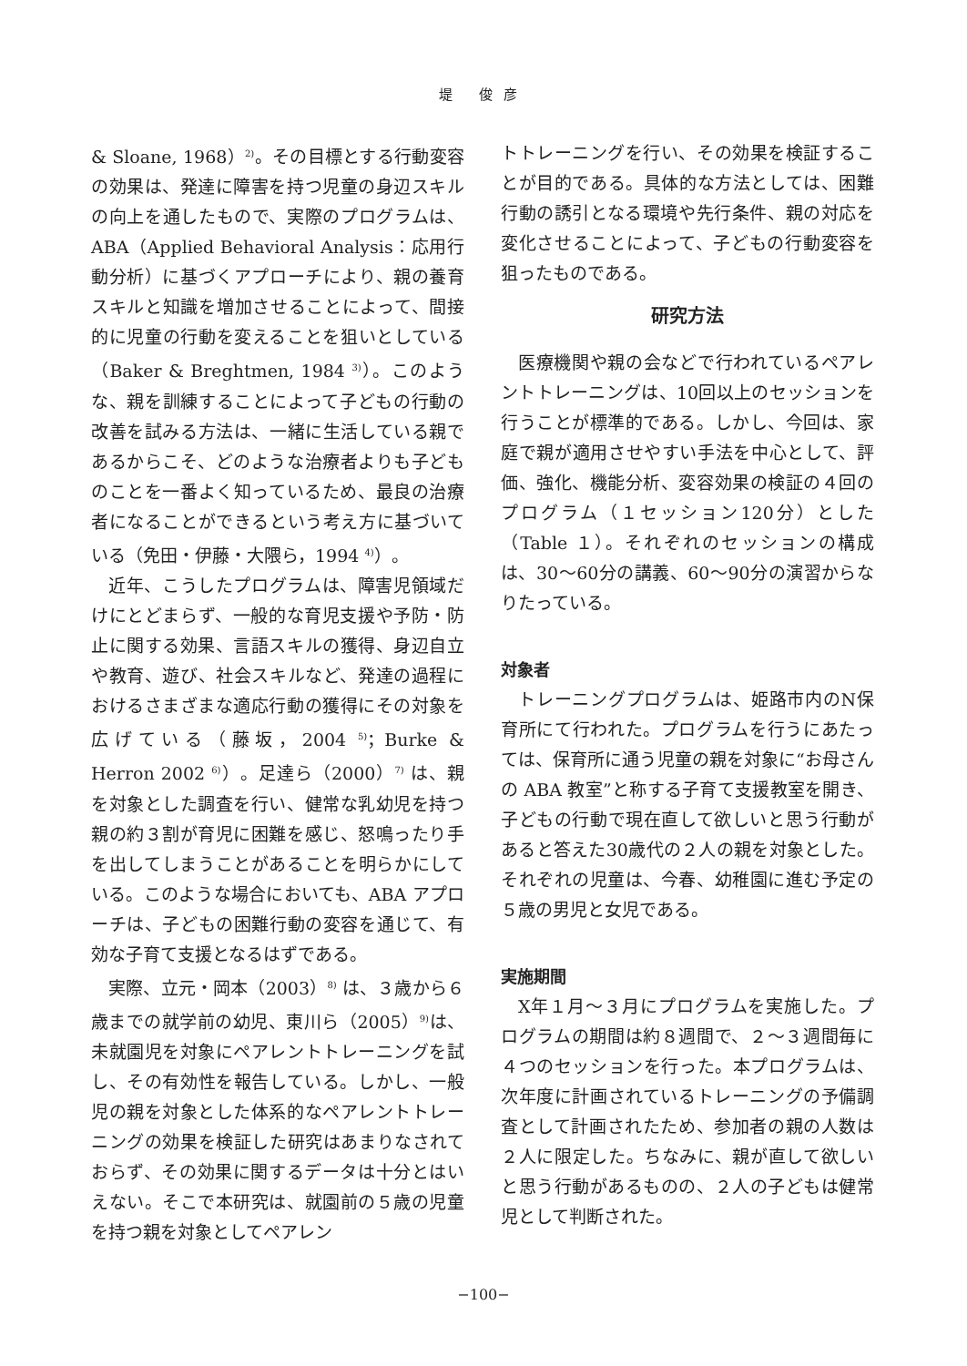堤 俊彦
& Sloane, 1968）<sup>2)</sup>。その目標とする行動変容の効果は、発達に障害を持つ児童の身辺スキルの向上を通したもので、実際のプログラムは、ABA（Applied Behavioral Analysis：応用行動分析）に基づくアプローチにより、親の養育スキルと知識を増加させることによって、間接的に児童の行動を変えることを狙いとしている（Baker & Breghtmen, 1984 <sup>3)</sup>）。このような、親を訓練することによって子どもの行動の改善を試みる方法は、一緒に生活している親であるからこそ、どのような治療者よりも子どものことを一番よく知っているため、最良の治療者になることができるという考え方に基づいている（免田・伊藤・大隈ら，1994 <sup>4)</sup>）。
近年、こうしたプログラムは、障害児領域だけにとどまらず、一般的な育児支援や予防・防止に関する効果、言語スキルの獲得、身辺自立や教育、遊び、社会スキルなど、発達の過程におけるさまざまな適応行動の獲得にその対象を広げている（藤坂，2004 <sup>5)</sup>；Burke & Herron 2002 <sup>6)</sup>）。足達ら（2000）<sup>7)</sup> は、親を対象とした調査を行い、健常な乳幼児を持つ親の約３割が育児に困難を感じ、怒鳴ったり手を出してしまうことがあることを明らかにしている。このような場合においても、ABA アプローチは、子どもの困難行動の変容を通じて、有効な子育て支援となるはずである。
実際、立元・岡本（2003）<sup>8)</sup> は、３歳から６歳までの就学前の幼児、東川ら（2005）<sup>9)</sup>は、未就園児を対象にペアレントトレーニングを試し、その有効性を報告している。しかし、一般児の親を対象とした体系的なペアレントトレーニングの効果を検証した研究はあまりなされておらず、その効果に関するデータは十分とはいえない。そこで本研究は、就園前の５歳の児童を持つ親を対象としてペアレン
トトレーニングを行い、その効果を検証することが目的である。具体的な方法としては、困難行動の誘引となる環境や先行条件、親の対応を変化させることによって、子どもの行動変容を狙ったものである。
研究方法
医療機関や親の会などで行われているペアレントトレーニングは、10回以上のセッションを行うことが標準的である。しかし、今回は、家庭で親が適用させやすい手法を中心として、評価、強化、機能分析、変容効果の検証の４回のプログラム（１セッション120分）とした（Table １）。それぞれのセッションの構成は、30～60分の講義、60～90分の演習からなりたっている。
対象者
トレーニングプログラムは、姫路市内のN保育所にて行われた。プログラムを行うにあたっては、保育所に通う児童の親を対象に“お母さんの ABA 教室”と称する子育て支援教室を開き、子どもの行動で現在直して欲しいと思う行動があると答えた30歳代の２人の親を対象とした。それぞれの児童は、今春、幼稚園に進む予定の５歳の男児と女児である。
実施期間
X年１月～３月にプログラムを実施した。プログラムの期間は約８週間で、２～３週間毎に４つのセッションを行った。本プログラムは、次年度に計画されているトレーニングの予備調査として計画されたため、参加者の親の人数は２人に限定した。ちなみに、親が直して欲しいと思う行動があるものの、２人の子どもは健常児として判断された。
−100−